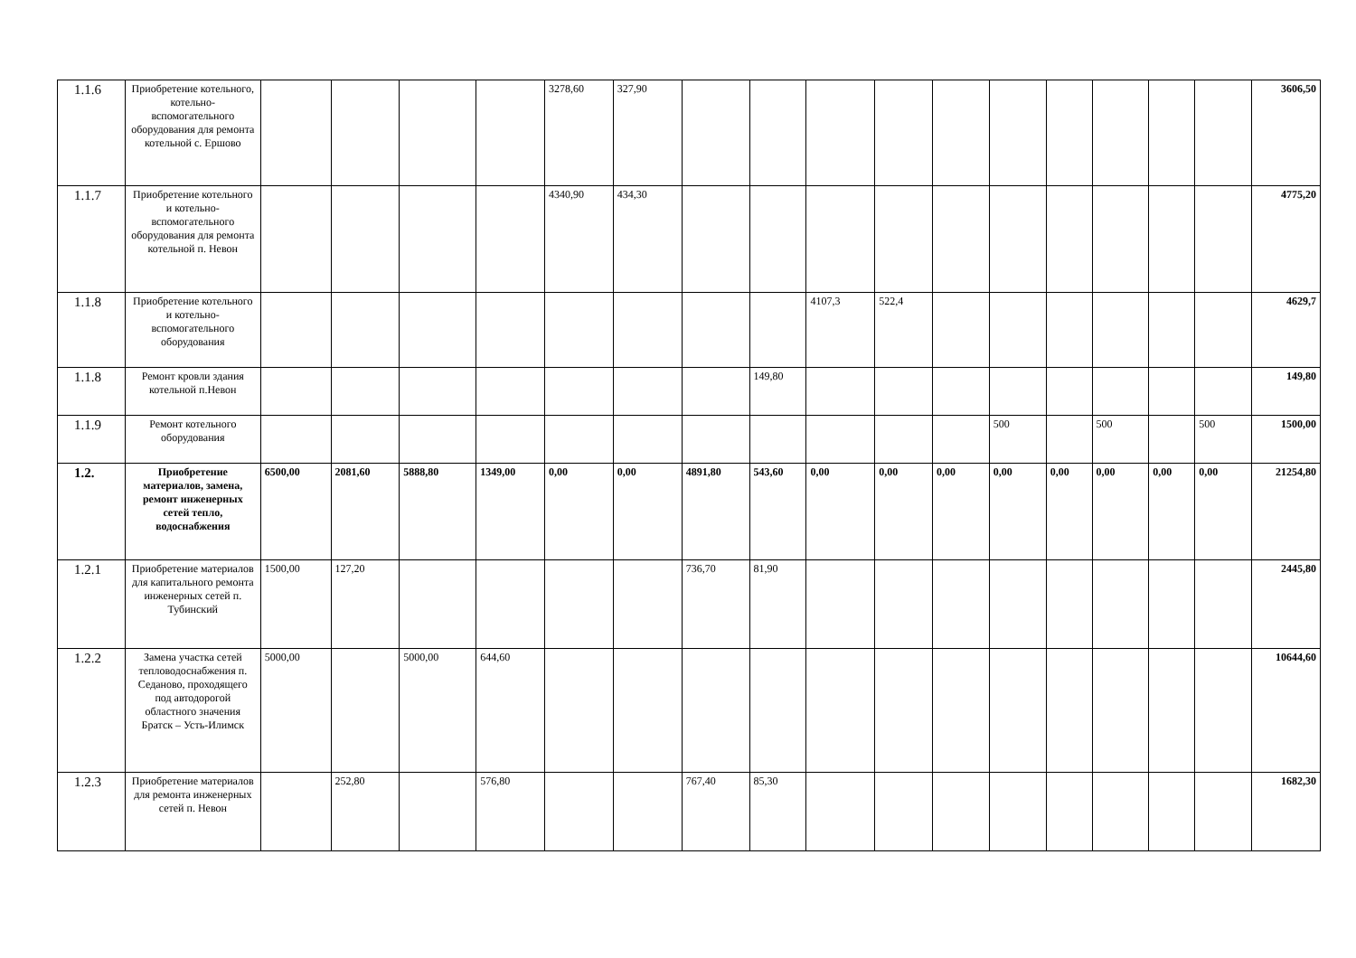| 1.1.6 | Приобретение котельного, котельно-вспомогательного оборудования для ремонта котельной с. Ершово | | | | | 3278,60 | 327,90 | | | | | | | | | | | 3606,50 |
| 1.1.7 | Приобретение котельного и котельно-вспомогательного оборудования для ремонта котельной п. Невон | | | | | 4340,90 | 434,30 | | | | | | | | | | | 4775,20 |
| 1.1.8 | Приобретение котельного и котельно-вспомогательного оборудования | | | | | | | | | 4107,3 | 522,4 | | | | | | | 4629,7 |
| 1.1.8 | Ремонт кровли здания котельной п.Невон | | | | | | | | 149,80 | | | | | | | | | 149,80 |
| 1.1.9 | Ремонт котельного оборудования | | | | | | | | | | | | 500 | | 500 | | 500 | 1500,00 |
| 1.2. | Приобретение материалов, замена, ремонт инженерных сетей тепло, водоснабжения | 6500,00 | 2081,60 | 5888,80 | 1349,00 | 0,00 | 0,00 | 4891,80 | 543,60 | 0,00 | 0,00 | 0,00 | 0,00 | 0,00 | 0,00 | 0,00 | 0,00 | 21254,80 |
| 1.2.1 | Приобретение материалов для капитального ремонта инженерных сетей п. Тубинский | 1500,00 | 127,20 | | | | | 736,70 | 81,90 | | | | | | | | | 2445,80 |
| 1.2.2 | Замена участка сетей тепловодоснабжения п. Седаново, проходящего под автодорогой областного значения Братск – Усть-Илимск | 5000,00 | | 5000,00 | 644,60 | | | | | | | | | | | | | 10644,60 |
| 1.2.3 | Приобретение материалов для ремонта инженерных сетей п. Невон | | 252,80 | | 576,80 | | | 767,40 | 85,30 | | | | | | | | | 1682,30 |